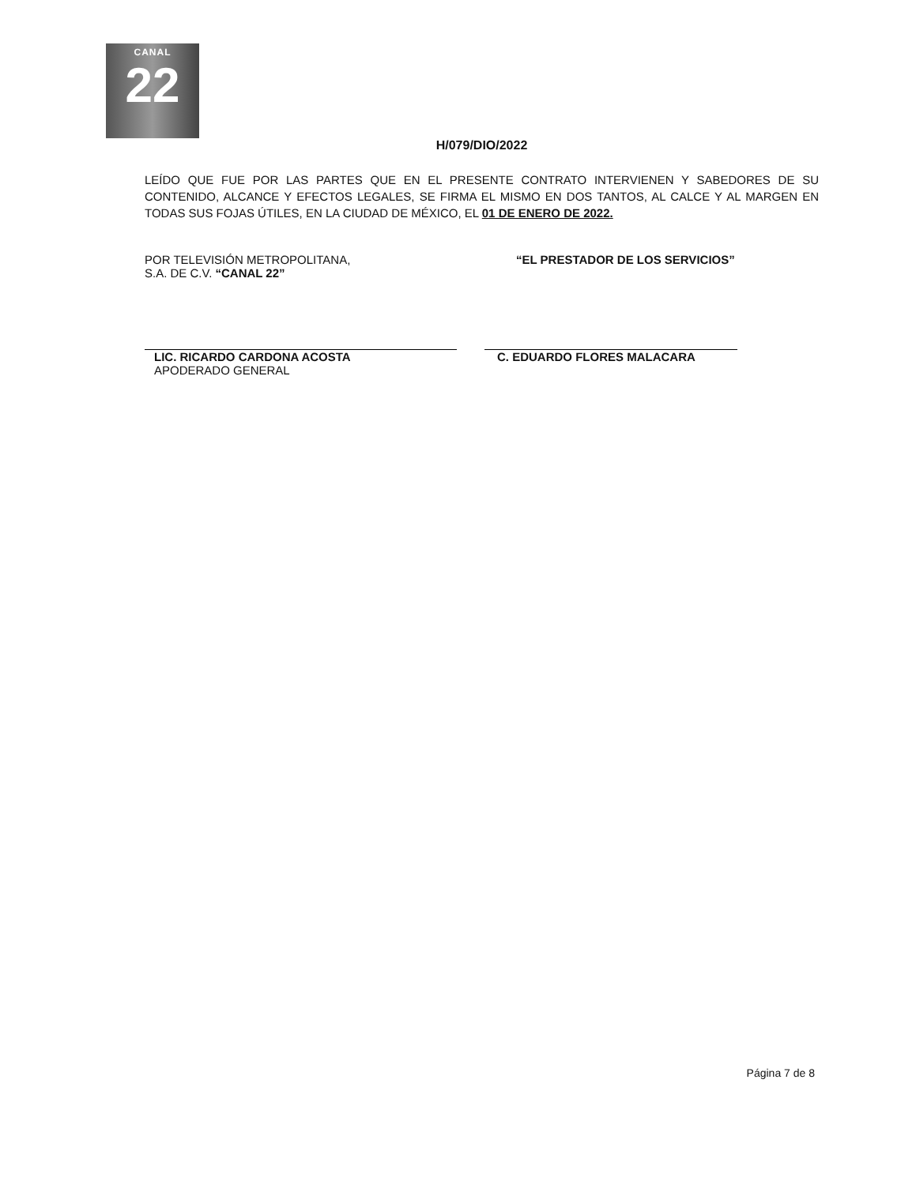CANAL
22
H/079/DIO/2022
LEÍDO QUE FUE POR LAS PARTES QUE EN EL PRESENTE CONTRATO INTERVIENEN Y SABEDORES DE SU CONTENIDO, ALCANCE Y EFECTOS LEGALES, SE FIRMA EL MISMO EN DOS TANTOS, AL CALCE Y AL MARGEN EN TODAS SUS FOJAS ÚTILES, EN LA CIUDAD DE MÉXICO, EL 01 DE ENERO DE 2022.
POR TELEVISIÓN METROPOLITANA,
S.A. DE C.V. “CANAL 22”
LIC. RICARDO CARDONA ACOSTA
APODERADO GENERAL
“EL PRESTADOR DE LOS SERVICIOS”
C. EDUARDO FLORES MALACARA
Página 7 de 8